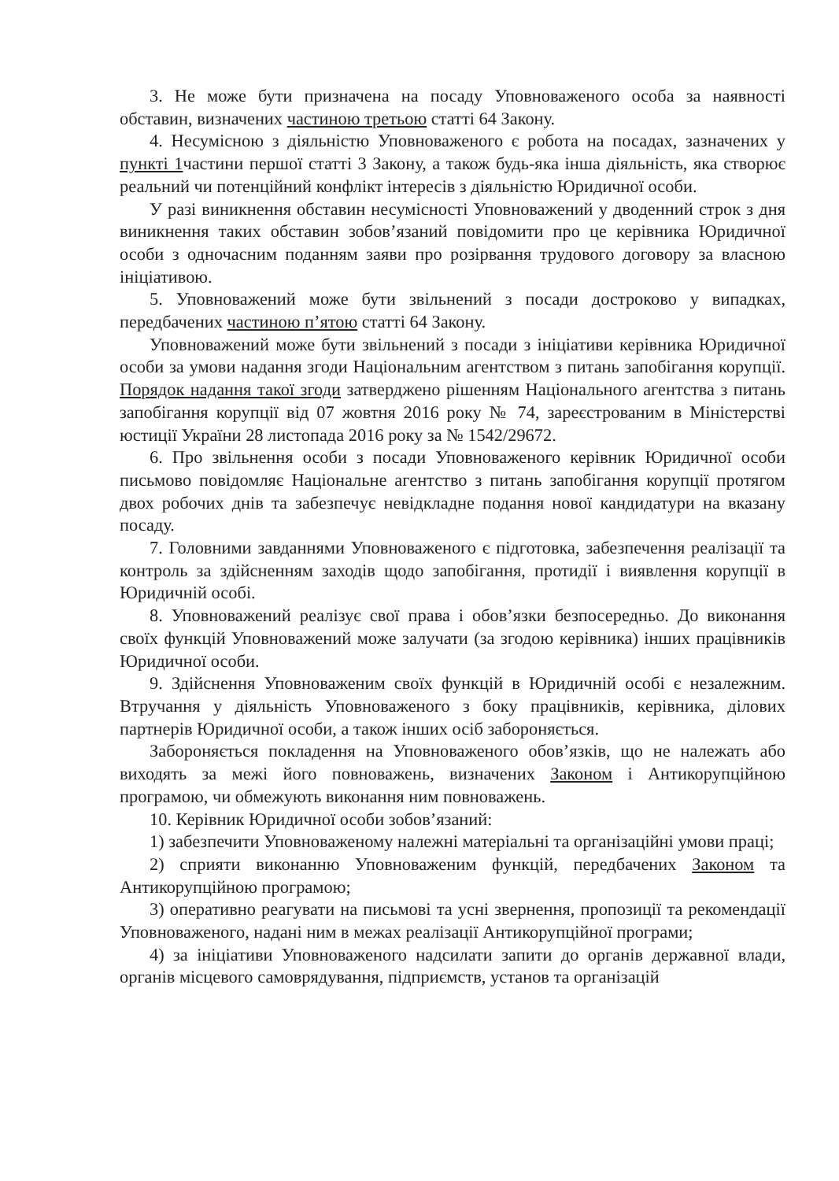3. Не може бути призначена на посаду Уповноваженого особа за наявності обставин, визначених частиною третьою статті 64 Закону.
4. Несумісною з діяльністю Уповноваженого є робота на посадах, зазначених у пункті 1частини першої статті 3 Закону, а також будь-яка інша діяльність, яка створює реальний чи потенційний конфлікт інтересів з діяльністю Юридичної особи.
У разі виникнення обставин несумісності Уповноважений у дводенний строк з дня виникнення таких обставин зобов’язаний повідомити про це керівника Юридичної особи з одночасним поданням заяви про розірвання трудового договору за власною ініціативою.
5. Уповноважений може бути звільнений з посади достроково у випадках, передбачених частиною п’ятою статті 64 Закону.
Уповноважений може бути звільнений з посади з ініціативи керівника Юридичної особи за умови надання згоди Національним агентством з питань запобігання корупції. Порядок надання такої згоди затверджено рішенням Національного агентства з питань запобігання корупції від 07 жовтня 2016 року № 74, зареєстрованим в Міністерстві юстиції України 28 листопада 2016 року за № 1542/29672.
6. Про звільнення особи з посади Уповноваженого керівник Юридичної особи письмово повідомляє Національне агентство з питань запобігання корупції протягом двох робочих днів та забезпечує невідкладне подання нової кандидатури на вказану посаду.
7. Головними завданнями Уповноваженого є підготовка, забезпечення реалізації та контроль за здійсненням заходів щодо запобігання, протидії і виявлення корупції в Юридичній особі.
8. Уповноважений реалізує свої права і обов’язки безпосередньо. До виконання своїх функцій Уповноважений може залучати (за згодою керівника) інших працівників Юридичної особи.
9. Здійснення Уповноваженим своїх функцій в Юридичній особі є незалежним. Втручання у діяльність Уповноваженого з боку працівників, керівника, ділових партнерів Юридичної особи, а також інших осіб забороняється.
Забороняється покладення на Уповноваженого обов’язків, що не належать або виходять за межі його повноважень, визначених Законом і Антикорупційною програмою, чи обмежують виконання ним повноважень.
10. Керівник Юридичної особи зобов’язаний:
1) забезпечити Уповноваженому належні матеріальні та організаційні умови праці;
2) сприяти виконанню Уповноваженим функцій, передбачених Законом та Антикорупційною програмою;
3) оперативно реагувати на письмові та усні звернення, пропозиції та рекомендації Уповноваженого, надані ним в межах реалізації Антикорупційної програми;
4) за ініціативи Уповноваженого надсилати запити до органів державної влади, органів місцевого самоврядування, підприємств, установ та організацій